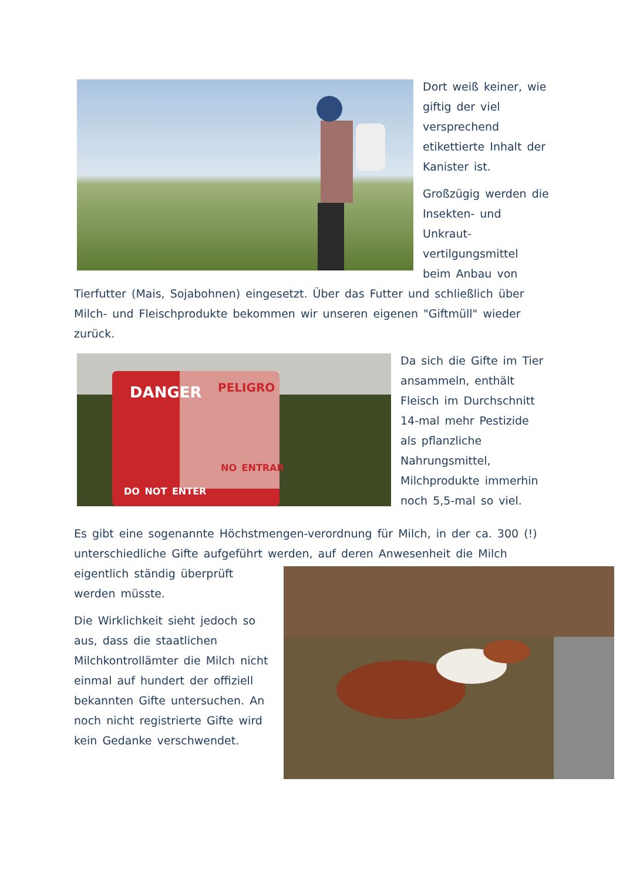Dort weiß keiner, wie giftig der viel versprechend etikettierte Inhalt der Kanister ist.
Großzügig werden die Insekten- und Unkraut-vertilgungsmittel beim Anbau von Tierfutter (Mais, Sojabohnen) eingesetzt. Über das Futter und schließlich über Milch- und Fleischprodukte bekommen wir unseren eigenen "Giftmüll" wieder zurück.
DANGER
PELIGRO
DO NOT ENTER
NO ENTRAR
Da sich die Gifte im Tier ansammeln, enthält Fleisch im Durchschnitt 14-mal mehr Pestizide als pflanzliche Nahrungsmittel, Milchprodukte immerhin noch 5,5-mal so viel.
Es gibt eine sogenannte Höchstmengen-verordnung für Milch, in der ca. 300 (!) unterschiedliche Gifte aufgeführt werden, auf deren Anwesenheit die Milch eigentlich ständig überprüft werden müsste.
Die Wirklichkeit sieht jedoch so aus, dass die staatlichen Milchkontrollämter die Milch nicht einmal auf hundert der offiziell bekannten Gifte untersuchen. An noch nicht registrierte Gifte wird kein Gedanke verschwendet.